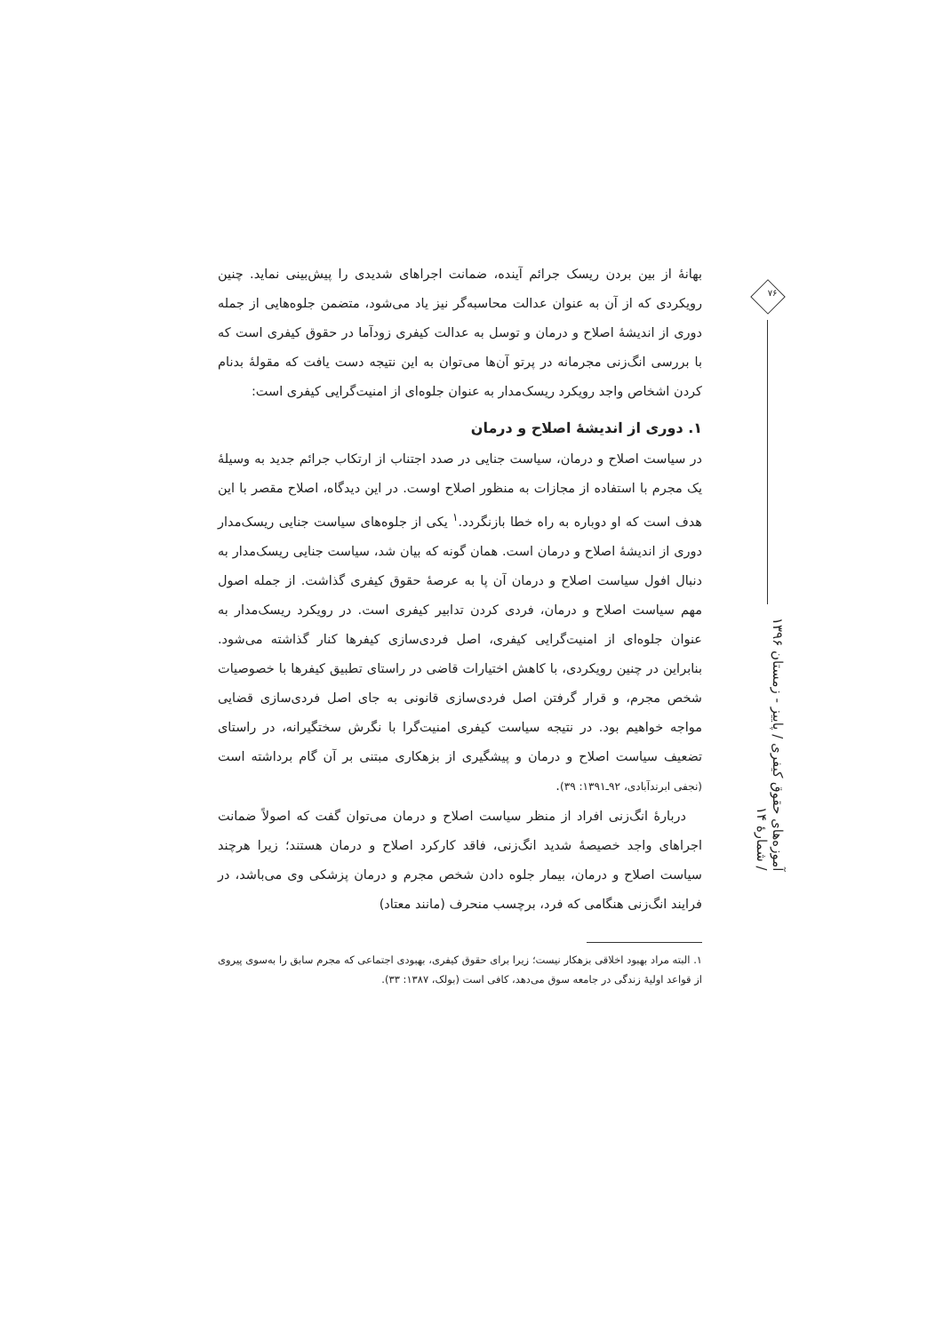بهانهٔ از بین بردن ریسک جرائم آینده، ضمانت اجراهای شدیدی را پیش‌بینی نماید. چنین رویکردی که از آن به عنوان عدالت محاسبه‌گر نیز یاد می‌شود، متضمن جلوه‌هایی از جمله دوری از اندیشهٔ اصلاح و درمان و توسل به عدالت کیفری زودآما در حقوق کیفری است که با بررسی انگ‌زنی مجرمانه در پرتو آن‌ها می‌توان به این نتیجه دست یافت که مقولهٔ بدنام کردن اشخاص واجد رویکرد ریسک‌مدار به عنوان جلوه‌ای از امنیت‌گرایی کیفری است:
۱. دوری از اندیشهٔ اصلاح و درمان
در سیاست اصلاح و درمان، سیاست جنایی در صدد اجتناب از ارتکاب جرائم جدید به وسیلهٔ یک مجرم با استفاده از مجازات به منظور اصلاح اوست. در این دیدگاه، اصلاح مقصر با این هدف است که او دوباره به راه خطا بازنگردد.<sup>۱</sup> یکی از جلوه‌های سیاست جنایی ریسک‌مدار دوری از اندیشهٔ اصلاح و درمان است. همان گونه که بیان شد، سیاست جنایی ریسک‌مدار به دنبال افول سیاست اصلاح و درمان آن پا به عرصهٔ حقوق کیفری گذاشت. از جمله اصول مهم سیاست اصلاح و درمان، فردی کردن تدابیر کیفری است. در رویکرد ریسک‌مدار به عنوان جلوه‌ای از امنیت‌گرایی کیفری، اصل فردی‌سازی کیفرها کنار گذاشته می‌شود. بنابراین در چنین رویکردی، با کاهش اختیارات قاضی در راستای تطبیق کیفرها با خصوصیات شخص مجرم، و قرار گرفتن اصل فردی‌سازی قانونی به جای اصل فردی‌سازی قضایی مواجه خواهیم بود. در نتیجه سیاست کیفری امنیت‌گرا با نگرش سختگیرانه، در راستای تضعیف سیاست اصلاح و درمان و پیشگیری از بزهکاری مبتنی بر آن گام برداشته است (نجفی ابرندآبادی، ۹۲ـ۱۳۹۱: ۳۹).
دربارهٔ انگ‌زنی افراد از منظر سیاست اصلاح و درمان می‌توان گفت که اصولاً ضمانت اجراهای واجد خصیصهٔ شدید انگ‌زنی، فاقد کارکرد اصلاح و درمان هستند؛ زیرا هرچند سیاست اصلاح و درمان، بیمار جلوه دادن شخص مجرم و درمان پزشکی وی می‌باشد، در فرایند انگ‌زنی هنگامی که فرد، برچسب منحرف (مانند معتاد)
۱. البته مراد بهبود اخلاقی بزهکار نیست؛ زیرا برای حقوق کیفری، بهبودی اجتماعی که مجرم سابق را به‌سوی پیروی از قواعد اولیهٔ زندگی در جامعه سوق می‌دهد، کافی است (بولک، ۱۳۸۷: ۳۳).
۷۶
آموزه‌های حقوق کیفری / پاییز - زمستان ۱۳۹۶ / شمارهٔ ۱۴